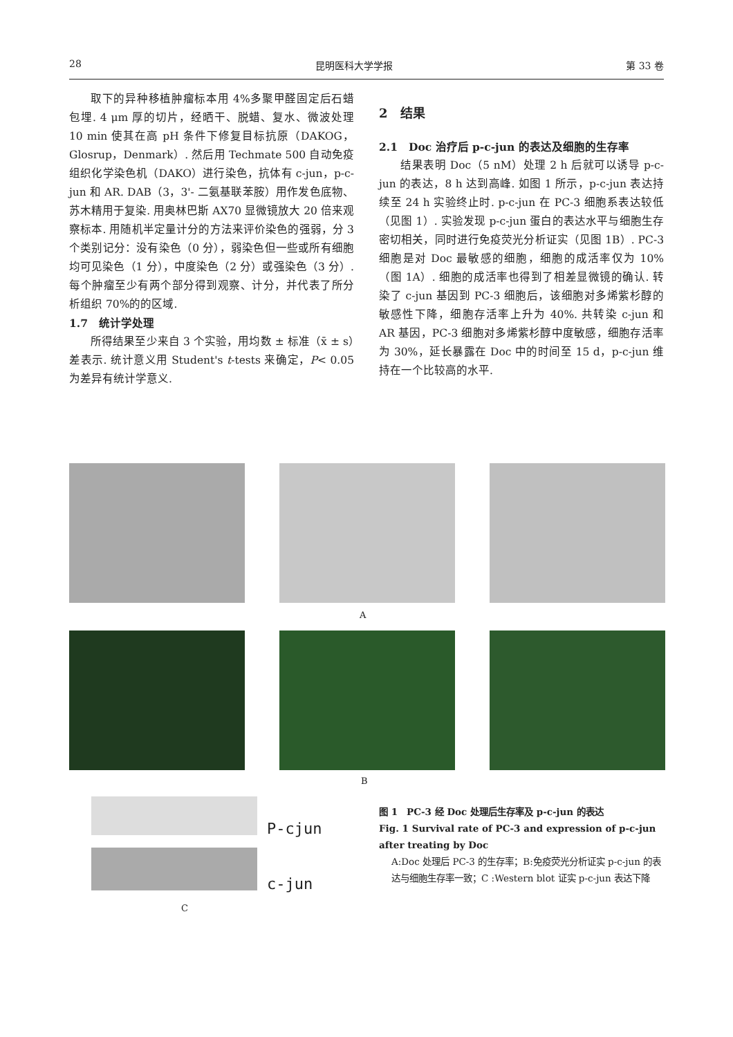28 昆明医科大学学报 第 33 卷
取下的异种移植肿瘤标本用 4%多聚甲醛固定后石蜡包埋. 4 μm 厚的切片，经晒干、脱蜡、复水、微波处理 10 min 使其在高 pH 条件下修复目标抗原（DAKOG，Glosrup，Denmark）. 然后用 Techmate 500 自动免疫组织化学染色机（DAKO）进行染色，抗体有 c-jun，p-c-jun 和 AR. DAB（3，3'- 二氨基联苯胺）用作发色底物、苏木精用于复染. 用奥林巴斯 AX70 显微镜放大 20 倍来观察标本. 用随机半定量计分的方法来评价染色的强弱，分 3 个类别记分：没有染色（0 分），弱染色但一些或所有细胞均可见染色（1 分），中度染色（2 分）或强染色（3 分）. 每个肿瘤至少有两个部分得到观察、计分，并代表了所分析组织 70%的的区域.
1.7　统计学处理
所得结果至少来自 3 个实验，用均数 ± 标准（x̄ ± s）差表示. 统计意义用 Student's t-tests 来确定，P< 0.05 为差异有统计学意义.
2　结果
2.1　Doc 治疗后 p-c-jun 的表达及细胞的生存率
结果表明 Doc（5 nM）处理 2 h 后就可以诱导 p-c-jun 的表达，8 h 达到高峰. 如图 1 所示，p-c-jun 表达持续至 24 h 实验终止时. p-c-jun 在 PC-3 细胞系表达较低（见图 1）. 实验发现 p-c-jun 蛋白的表达水平与细胞生存密切相关，同时进行免疫荧光分析证实（见图 1B）. PC-3 细胞是对 Doc 最敏感的细胞，细胞的成活率仅为 10%（图 1A）. 细胞的成活率也得到了相差显微镜的确认. 转染了 c-jun 基因到 PC-3 细胞后，该细胞对多烯紫杉醇的敏感性下降，细胞存活率上升为 40%. 共转染 c-jun 和 AR 基因，PC-3 细胞对多烯紫杉醇中度敏感，细胞存活率为 30%，延长暴露在 Doc 中的时间至 15 d，p-c-jun 维持在一个比较高的水平.
A
B
P-cjun
c-jun
C
图 1　PC-3 经 Doc 处理后生存率及 p-c-jun 的表达
Fig. 1 Survival rate of PC-3 and expression of p-c-jun after treating by Doc
A:Doc 处理后 PC-3 的生存率；B:免疫荧光分析证实 p-c-jun 的表达与细胞生存率一致；C :Western blot 证实 p-c-jun 表达下降